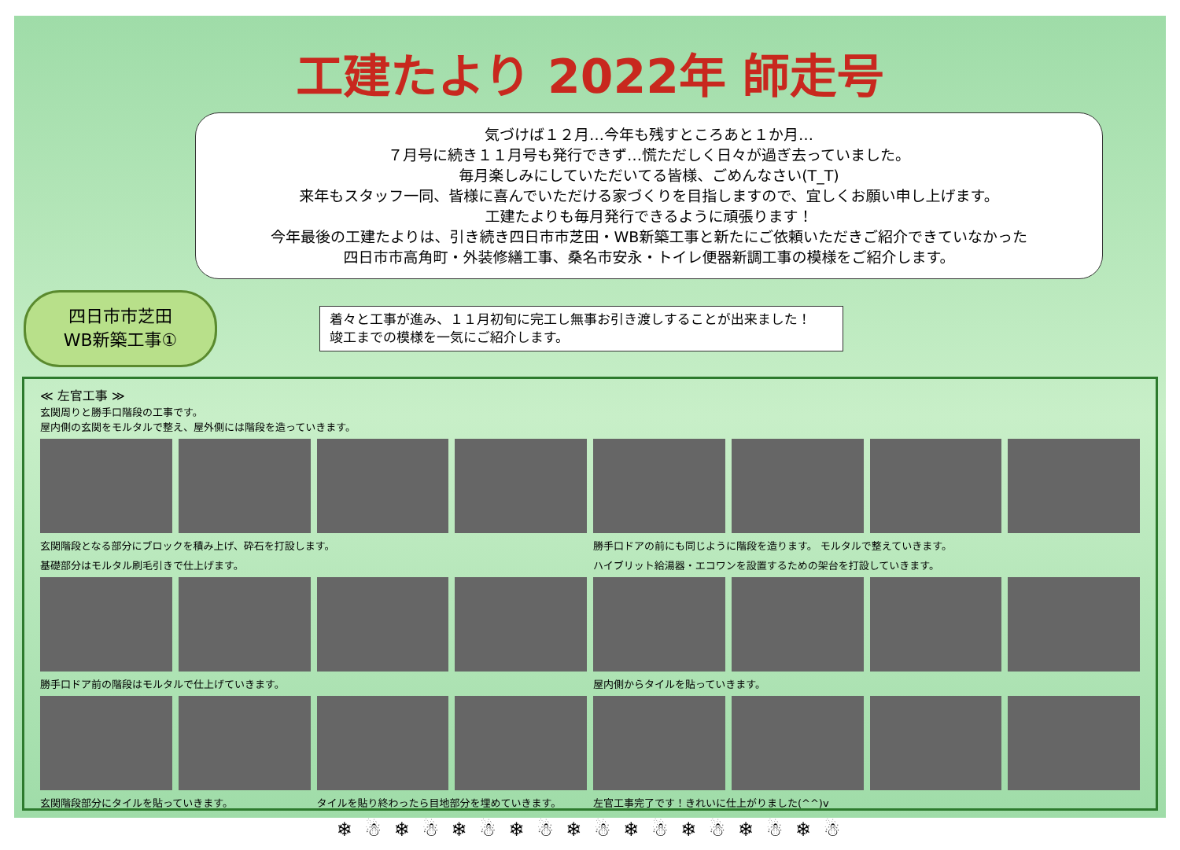工建たより 2022年 師走号
気づけば１２月…今年も残すところあと１か月…
７月号に続き１１月号も発行できず…慌ただしく日々が過ぎ去っていました。
毎月楽しみにしていただいてる皆様、ごめんなさい(T_T)
来年もスタッフ一同、皆様に喜んでいただける家づくりを目指しますので、宜しくお願い申し上げます。
工建たよりも毎月発行できるように頑張ります！
今年最後の工建たよりは、引き続き四日市市芝田・WB新築工事と新たにご依頼いただきご紹介できていなかった
四日市市高角町・外装修繕工事、桑名市安永・トイレ便器新調工事の模様をご紹介します。
四日市市芝田
WB新築工事①
着々と工事が進み、１１月初旬に完工し無事お引き渡しすることが出来ました！
竣工までの模様を一気にご紹介します。
≪ 左官工事 ≫
玄関周りと勝手口階段の工事です。
屋内側の玄関をモルタルで整え、屋外側には階段を造っていきます。
玄関階段となる部分にブロックを積み上げ、砕石を打設します。
勝手口ドアの前にも同じように階段を造ります。 モルタルで整えていきます。
基礎部分はモルタル刷毛引きで仕上げます。
ハイブリット給湯器・エコワンを設置するための架台を打設していきます。
勝手口ドア前の階段はモルタルで仕上げていきます。
屋内側からタイルを貼っていきます。
玄関階段部分にタイルを貼っていきます。
タイルを貼り終わったら目地部分を埋めていきます。
左官工事完了です！きれいに仕上がりました(^^)v
❄ ☃ ❄ ☃ ❄ ☃ ❄ ☃ ❄ ☃ ❄ ☃ ❄ ☃ ❄ ☃ ❄ ☃